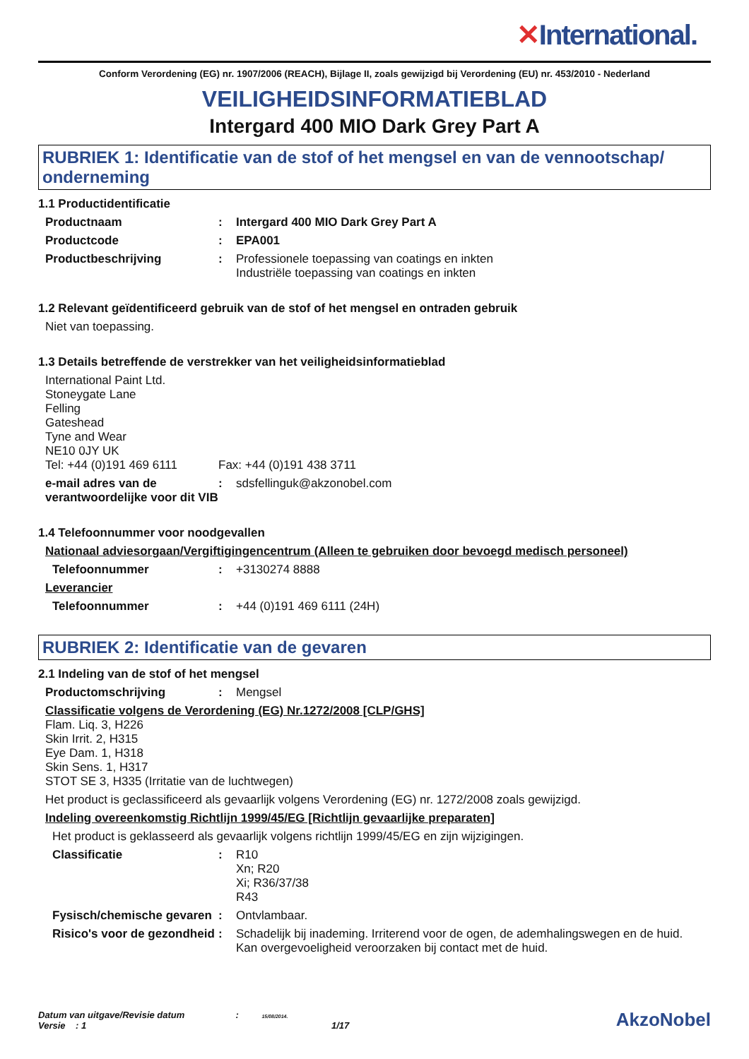✕International.
Conform Verordening (EG) nr. 1907/2006 (REACH), Bijlage II, zoals gewijzigd bij Verordening (EU) nr. 453/2010 - Nederland
VEILIGHEIDSINFORMATIEBLAD
Intergard 400 MIO Dark Grey Part A
RUBRIEK 1: Identificatie van de stof of het mengsel en van de vennootschap/ onderneming
1.1 Productidentificatie
Productnaam : Intergard 400 MIO Dark Grey Part A
Productcode : EPA001
Productbeschrijving : Professionele toepassing van coatings en inkten
Industriële toepassing van coatings en inkten
1.2 Relevant geïdentificeerd gebruik van de stof of het mengsel en ontraden gebruik
Niet van toepassing.
1.3 Details betreffende de verstrekker van het veiligheidsinformatieblad
International Paint Ltd.
Stoneygate Lane
Felling
Gateshead
Tyne and Wear
NE10 0JY UK
Tel: +44 (0)191 469 6111 Fax: +44 (0)191 438 3711
e-mail adres van de verantwoordelijke voor dit VIB
: sdsfellinguk@akzonobel.com
1.4 Telefoonnummer voor noodgevallen
Nationaal adviesorgaan/Vergiftigingencentrum (Alleen te gebruiken door bevoegd medisch personeel)
Telefoonnummer : +3130274 8888
Leverancier
Telefoonnummer : +44 (0)191 469 6111 (24H)
RUBRIEK 2: Identificatie van de gevaren
2.1 Indeling van de stof of het mengsel
Productomschrijving : Mengsel
Classificatie volgens de Verordening (EG) Nr.1272/2008 [CLP/GHS]
Flam. Liq. 3, H226
Skin Irrit. 2, H315
Eye Dam. 1, H318
Skin Sens. 1, H317
STOT SE 3, H335 (Irritatie van de luchtwegen)
Het product is geclassificeerd als gevaarlijk volgens Verordening (EG) nr. 1272/2008 zoals gewijzigd.
Indeling overeenkomstig Richtlijn 1999/45/EG [Richtlijn gevaarlijke preparaten]
Het product is geklasseerd als gevaarlijk volgens richtlijn 1999/45/EG en zijn wijzigingen.
Classificatie : R10
Xn; R20
Xi; R36/37/38
R43
Fysisch/chemische gevaren
: Ontvlambaar.
Risico's voor de gezondheid
: Schadelijk bij inademing. Irriterend voor de ogen, de ademhalingswegen en de huid.
Kan overgevoeligheid veroorzaken bij contact met de huid.
Datum van uitgave/Revisie datum : 15/08/2014.
Versie : 1 1/17
AkzoNobel